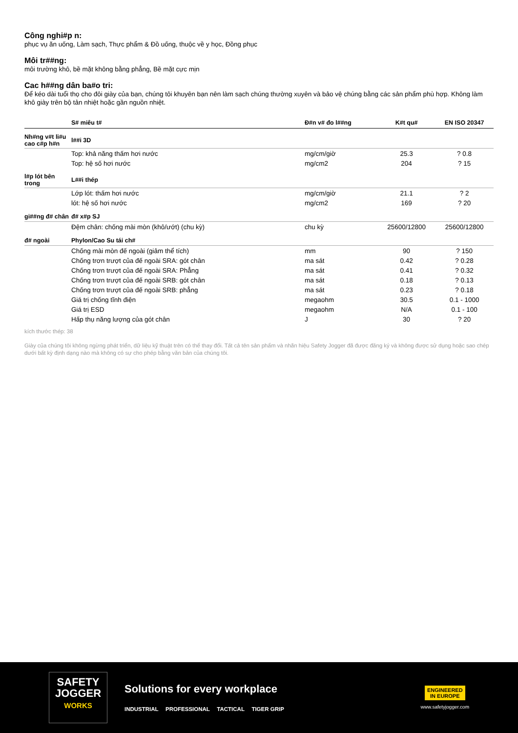Công nghi#p n:
phục vụ ăn uống, Làm sạch, Thực phẩm & Đồ uống, thuộc về y học, Đồng phục
Môi tr##ng:
môi trường khô, bề mặt không bằng phẳng, Bề mặt cực mịn
Cac h##ng dân ba#o tri:
Để kéo dài tuổi thọ cho đôi giày của bạn, chúng tôi khuyên bạn nên làm sạch chúng thường xuyên và bảo vệ chúng bằng các sản phẩm phù hợp. Không làm khô giày trên bộ tản nhiệt hoặc gần nguồn nhiệt.
| | S# miêu t# | Đ#n v# đo l##ng | K#t qu# | EN ISO 20347 |
| --- | --- | --- | --- | --- |
| Nh#ng v#t li#u cao c#p h#n | l##i 3D | | | |
| | Top: khả năng thấm hơi nước | mg/cm/giờ | 25.3 | ? 0.8 |
| | Top: hệ số hơi nước | mg/cm2 | 204 | ? 15 |
| l#p lót bên trong | L##i thép | | | |
| | Lớp lót: thấm hơi nước | mg/cm/giờ | 21.1 | ? 2 |
| | lót: hệ số hơi nước | mg/cm2 | 169 | ? 20 |
| gi##ng đ# chân | đ# x#p SJ | | | |
| | Đệm chân: chống mài mòn (khô/ướt) (chu kỳ) | chu kỳ | 25600/12800 | 25600/12800 |
| đ# ngoài | Phylon/Cao Su tái ch# | | | |
| | Chống mài mòn đế ngoài (giảm thể tích) | mm | 90 | ? 150 |
| | Chống trơn trượt của đế ngoài SRA: gót chân | ma sát | 0.42 | ? 0.28 |
| | Chống trơn trượt của đế ngoài SRA: Phẳng | ma sát | 0.41 | ? 0.32 |
| | Chống trơn trượt của đế ngoài SRB: gót chân | ma sát | 0.18 | ? 0.13 |
| | Chống trơn trượt của đế ngoài SRB: phẳng | ma sát | 0.23 | ? 0.18 |
| | Giá trị chống tĩnh điện | megaohm | 30.5 | 0.1 - 1000 |
| | Giá trị ESD | megaohm | N/A | 0.1 - 100 |
| | Hấp thụ năng lượng của gót chân | J | 30 | ? 20 |
kích thước thép: 38
Giày của chúng tôi không ngừng phát triển, dữ liệu kỹ thuật trên có thể thay đổi. Tất cả tên sản phẩm và nhãn hiệu Safety Jogger đã được đăng ký và không được sử dụng hoặc sao chép dưới bất kỳ định dạng nào mà không có sự cho phép bằng văn bản của chúng tôi.
SAFETY
JOGGER
WORKS
Solutions for every workplace
INDUSTRIAL PROFESSIONAL TACTICAL TIGER GRIP
ENGINEERED
IN EUROPE
www.safetyjogger.com